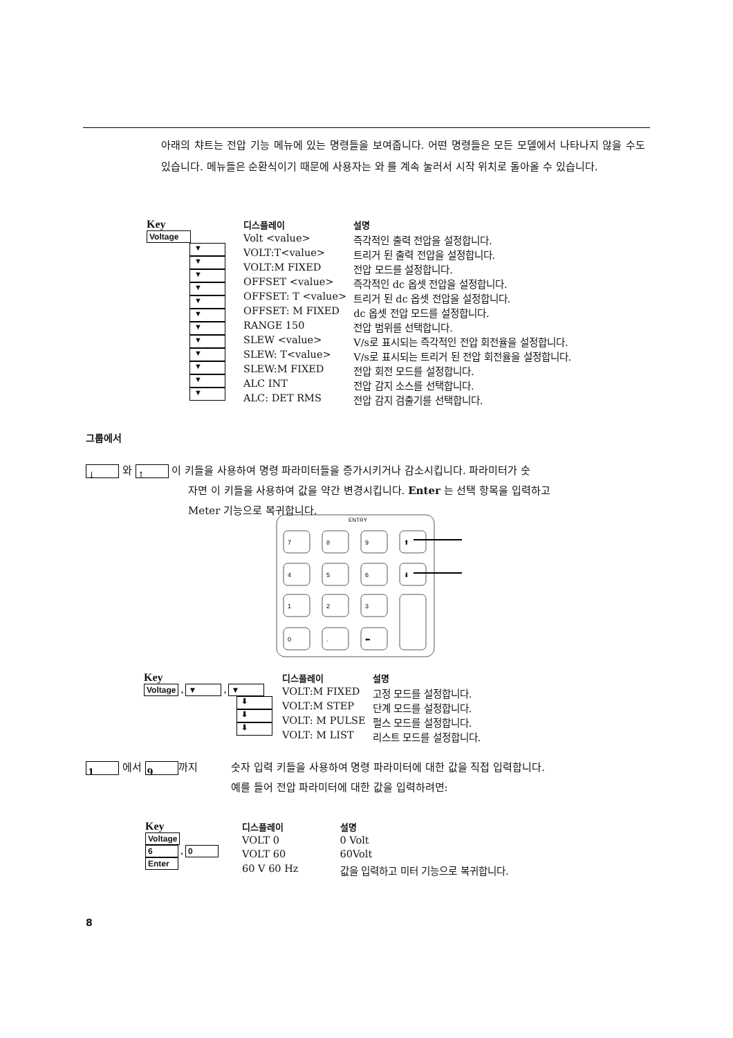아래의 챠트는 전압 기능 메뉴에 있는 명령들을 보여줍니다. 어떤 명령들은 모든 모델에서 나타나지 않을 수도 있습니다. 메뉴들은 순환식이기 때문에 사용자는 와 를 계속 눌러서 시작 위치로 돌아올 수 있습니다.
Key
Voltage
▼
▼
▼
▼
▼
▼
▼
▼
▼
▼
▼
▼
| 디스플레이 | 설명 |
| --- | --- |
| Volt <value> | 즉각적인 출력 전압을 설정합니다. |
| VOLT:T<value> | 트리거 된 출력 전압을 설정합니다. |
| VOLT:M FIXED | 전압 모드를 설정합니다. |
| OFFSET <value> | 즉각적인 dc 옵셋 전압을 설정합니다. |
| OFFSET: T <value> | 트리거 된 dc 옵셋 전압을 설정합니다. |
| OFFSET: M FIXED | dc 옵셋 전압 모드를 설정합니다. |
| RANGE 150 | 전압 범위를 선택합니다. |
| SLEW <value> | V/s로 표시되는 즉각적인 전압 회전율을 설정합니다. |
| SLEW: T<value> | V/s로 표시되는 트리거 된 전압 회전율을 설정합니다. |
| SLEW:M FIXED | 전압 회전 모드를 설정합니다. |
| ALC INT | 전압 감지 소스를 선택합니다. |
| ALC: DET RMS | 전압 감지 검출기를 선택합니다. |
그룹에서
↓ 와 ↑ 이 키들을 사용하여 명령 파라미터들을 증가시키거나 감소시킵니다. 파라미터가 숫
자면 이 키들을 사용하여 값을 약간 변경시킵니다. Enter 는 선택 항목을 입력하고
Meter 기능으로 복귀합니다.
ENTRY
7
8
9
⬆
4
5
6
⬇
1
2
3
0
.
⬅
Key
Voltage , ▼ , ▼
⬇
⬇
⬇
| 디스플레이 | 설명 |
| --- | --- |
| VOLT:M FIXED | 고정 모드를 설정합니다. |
| VOLT:M STEP | 단계 모드를 설정합니다. |
| VOLT: M PULSE | 펄스 모드를 설정합니다. |
| VOLT: M LIST | 리스트 모드를 설정합니다. |
1 에서 9 까지 숫자 입력 키들을 사용하여 명령 파라미터에 대한 값을 직접 입력합니다.
예를 들어 전압 파라미터에 대한 값을 입력하려면:
Key
Voltage
6 , 0
Enter
| 디스플레이 | 설명 |
| --- | --- |
| VOLT 0 | 0 Volt |
| VOLT 60 | 60Volt |
| 60 V 60 Hz | 값을 입력하고 미터 기능으로 복귀합니다. |
8